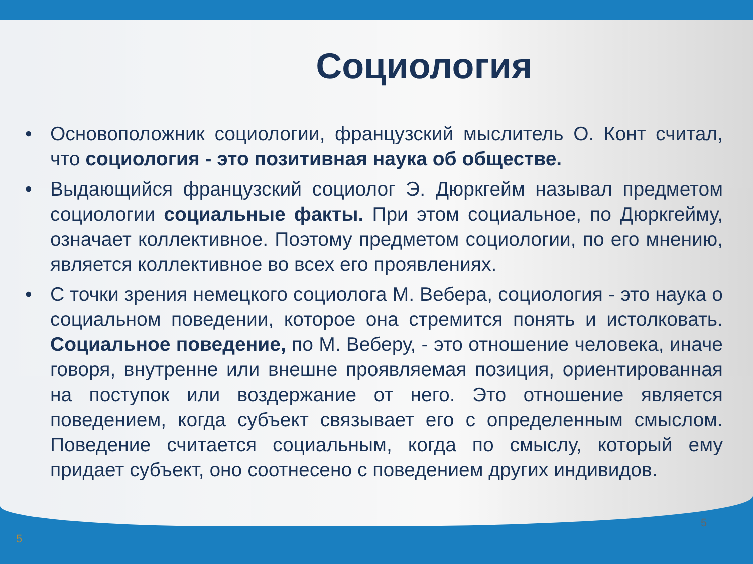Социология
• Основоположник социологии, французский мыслитель О. Конт считал, что социология - это позитивная наука об обществе.
• Выдающийся французский социолог Э. Дюркгейм называл предметом социологии социальные факты. При этом социальное, по Дюркгейму, означает коллективное. Поэтому предметом социологии, по его мнению, является коллективное во всех его проявлениях.
• С точки зрения немецкого социолога М. Вебера, социология - это наука о социальном поведении, которое она стремится понять и истолковать. Социальное поведение, по М. Веберу, - это отношение человека, иначе говоря, внутренне или внешне проявляемая позиция, ориентированная на поступок или воздержание от него. Это отношение является поведением, когда субъект связывает его с определенным смыслом. Поведение считается социальным, когда по смыслу, который ему придает субъект, оно соотнесено с поведением других индивидов.
5
5